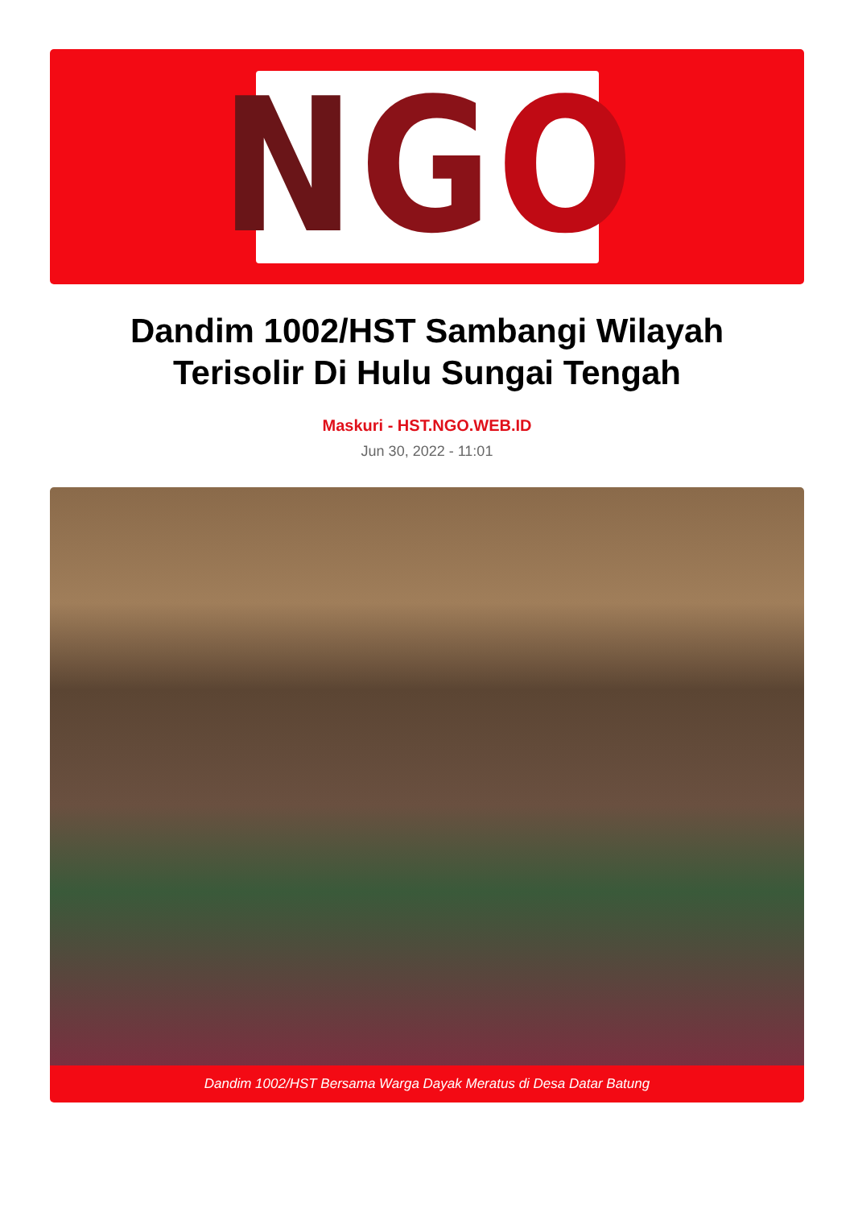N G O
Dandim 1002/HST Sambangi Wilayah Terisolir Di Hulu Sungai Tengah
Maskuri - HST.NGO.WEB.ID
Jun 30, 2022 - 11:01
Dandim 1002/HST Bersama Warga Dayak Meratus di Desa Datar Batung